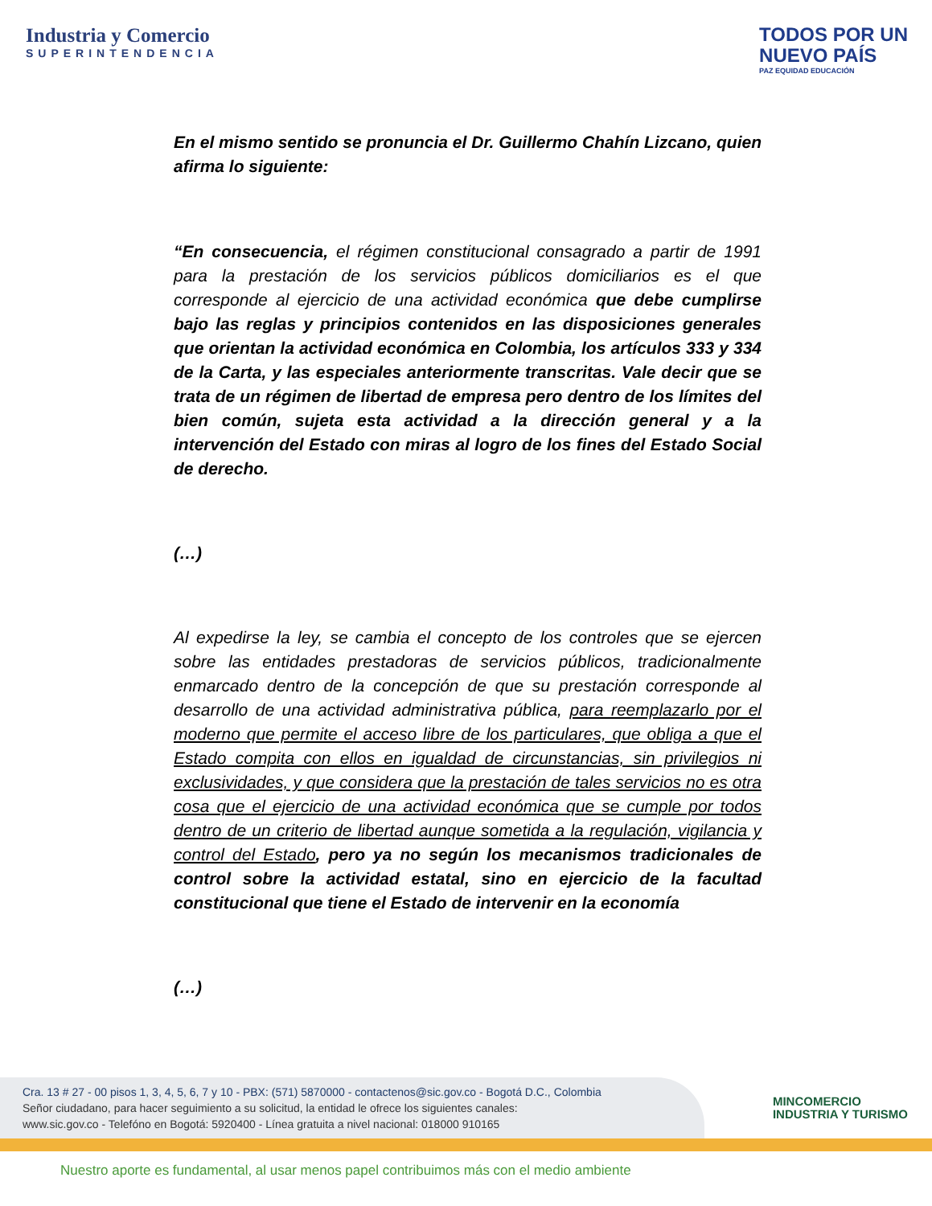Industria y Comercio
SUPERINTENDENCIA
TODOS POR UN
NUEVO PAÍS
PAZ EQUIDAD EDUCACIÓN
En el mismo sentido se pronuncia el Dr. Guillermo Chahín Lizcano, quien afirma lo siguiente:
“En consecuencia, el régimen constitucional consagrado a partir de 1991 para la prestación de los servicios públicos domiciliarios es el que corresponde al ejercicio de una actividad económica que debe cumplirse bajo las reglas y principios contenidos en las disposiciones generales que orientan la actividad económica en Colombia, los artículos 333 y 334 de la Carta, y las especiales anteriormente transcritas. Vale decir que se trata de un régimen de libertad de empresa pero dentro de los límites del bien común, sujeta esta actividad a la dirección general y a la intervención del Estado con miras al logro de los fines del Estado Social de derecho.
(…)
Al expedirse la ley, se cambia el concepto de los controles que se ejercen sobre las entidades prestadoras de servicios públicos, tradicionalmente enmarcado dentro de la concepción de que su prestación corresponde al desarrollo de una actividad administrativa pública, para reemplazarlo por el moderno que permite el acceso libre de los particulares, que obliga a que el Estado compita con ellos en igualdad de circunstancias, sin privilegios ni exclusividades, y que considera que la prestación de tales servicios no es otra cosa que el ejercicio de una actividad económica que se cumple por todos dentro de un criterio de libertad aunque sometida a la regulación, vigilancia y control del Estado, pero ya no según los mecanismos tradicionales de control sobre la actividad estatal, sino en ejercicio de la facultad constitucional que tiene el Estado de intervenir en la economía
(…)
Cra. 13 # 27 - 00 pisos 1, 3, 4, 5, 6, 7 y 10 - PBX: (571) 5870000 - contactenos@sic.gov.co - Bogotá D.C., Colombia
Señor ciudadano, para hacer seguimiento a su solicitud, la entidad le ofrece los siguientes canales:
www.sic.gov.co - Telefóno en Bogotá: 5920400 - Línea gratuita a nivel nacional: 018000 910165
MINCOMERCIO
INDUSTRIA Y TURISMO
Nuestro aporte es fundamental, al usar menos papel contribuimos más con el medio ambiente